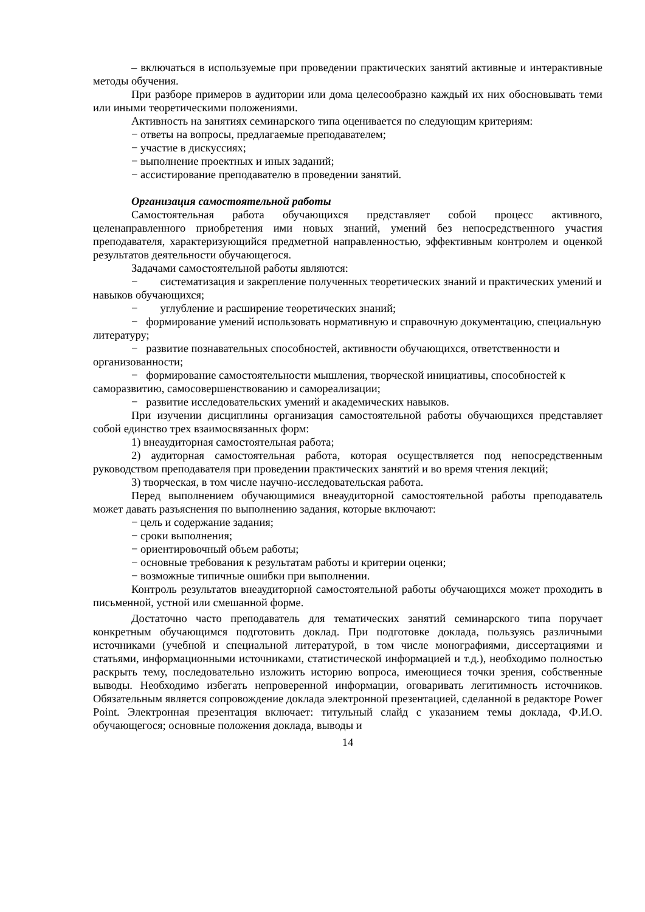– включаться в используемые при проведении практических занятий активные и интерактивные методы обучения.
При разборе примеров в аудитории или дома целесообразно каждый их них обосновывать теми или иными теоретическими положениями.
Активность на занятиях семинарского типа оценивается по следующим критериям:
− ответы на вопросы, предлагаемые преподавателем;
− участие в дискуссиях;
− выполнение проектных и иных заданий;
− ассистирование преподавателю в проведении занятий.
Организация самостоятельной работы
Самостоятельная работа обучающихся представляет собой процесс активного, целенаправленного приобретения ими новых знаний, умений без непосредственного участия преподавателя, характеризующийся предметной направленностью, эффективным контролем и оценкой результатов деятельности обучающегося.
Задачами самостоятельной работы являются:
− систематизация и закрепление полученных теоретических знаний и практических умений и навыков обучающихся;
− углубление и расширение теоретических знаний;
− формирование умений использовать нормативную и справочную документацию, специальную литературу;
− развитие познавательных способностей, активности обучающихся, ответственности и организованности;
− формирование самостоятельности мышления, творческой инициативы, способностей к саморазвитию, самосовершенствованию и самореализации;
− развитие исследовательских умений и академических навыков.
При изучении дисциплины организация самостоятельной работы обучающихся представляет собой единство трех взаимосвязанных форм:
1) внеаудиторная самостоятельная работа;
2) аудиторная самостоятельная работа, которая осуществляется под непосредственным руководством преподавателя при проведении практических занятий и во время чтения лекций;
3) творческая, в том числе научно-исследовательская работа.
Перед выполнением обучающимися внеаудиторной самостоятельной работы преподаватель может давать разъяснения по выполнению задания, которые включают:
− цель и содержание задания;
− сроки выполнения;
− ориентировочный объем работы;
− основные требования к результатам работы и критерии оценки;
− возможные типичные ошибки при выполнении.
Контроль результатов внеаудиторной самостоятельной работы обучающихся может проходить в письменной, устной или смешанной форме.
Достаточно часто преподаватель для тематических занятий семинарского типа поручает конкретным обучающимся подготовить доклад. При подготовке доклада, пользуясь различными источниками (учебной и специальной литературой, в том числе монографиями, диссертациями и статьями, информационными источниками, статистической информацией и т.д.), необходимо полностью раскрыть тему, последовательно изложить историю вопроса, имеющиеся точки зрения, собственные выводы. Необходимо избегать непроверенной информации, оговаривать легитимность источников. Обязательным является сопровождение доклада электронной презентацией, сделанной в редакторе Power Point. Электронная презентация включает: титульный слайд с указанием темы доклада, Ф.И.О. обучающегося; основные положения доклада, выводы и
14